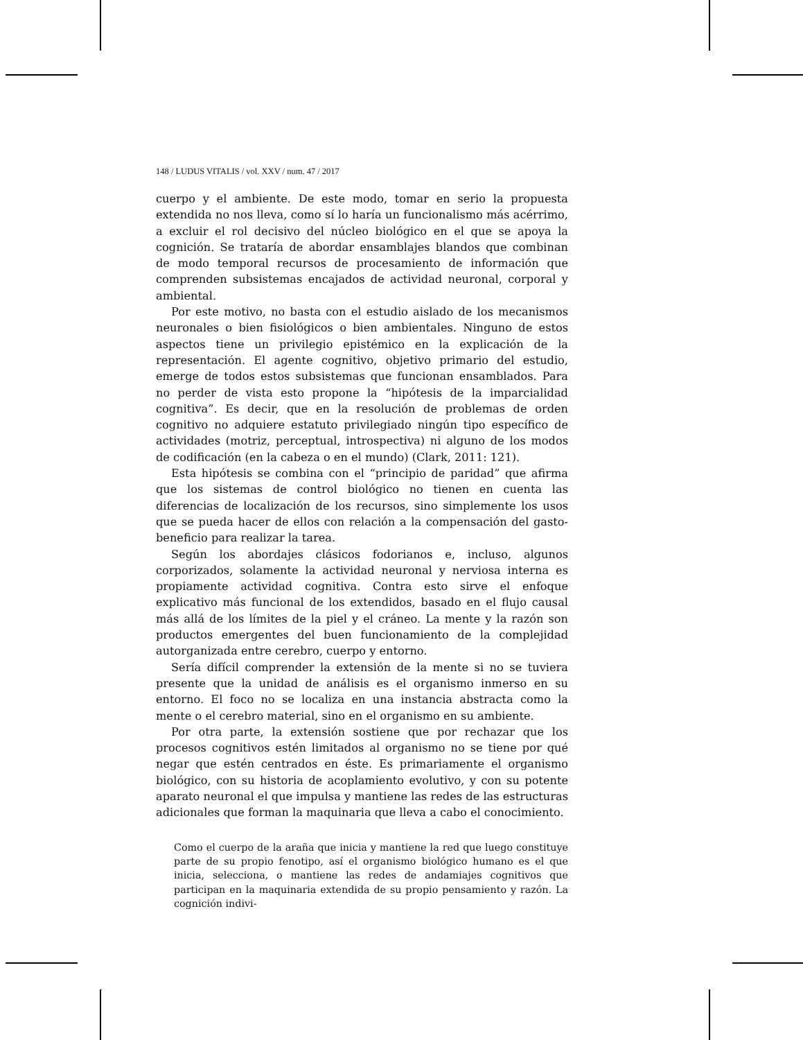148 / LUDUS VITALIS / vol. XXV / num. 47 / 2017
cuerpo y el ambiente. De este modo, tomar en serio la propuesta extendida no nos lleva, como sí lo haría un funcionalismo más acérrimo, a excluir el rol decisivo del núcleo biológico en el que se apoya la cognición. Se trataría de abordar ensamblajes blandos que combinan de modo temporal recursos de procesamiento de información que comprenden subsistemas encajados de actividad neuronal, corporal y ambiental.
Por este motivo, no basta con el estudio aislado de los mecanismos neuronales o bien fisiológicos o bien ambientales. Ninguno de estos aspectos tiene un privilegio epistémico en la explicación de la representación. El agente cognitivo, objetivo primario del estudio, emerge de todos estos subsistemas que funcionan ensamblados. Para no perder de vista esto propone la “hipótesis de la imparcialidad cognitiva”. Es decir, que en la resolución de problemas de orden cognitivo no adquiere estatuto privilegiado ningún tipo específico de actividades (motriz, perceptual, introspectiva) ni alguno de los modos de codificación (en la cabeza o en el mundo) (Clark, 2011: 121).
Esta hipótesis se combina con el “principio de paridad” que afirma que los sistemas de control biológico no tienen en cuenta las diferencias de localización de los recursos, sino simplemente los usos que se pueda hacer de ellos con relación a la compensación del gasto-beneficio para realizar la tarea.
Según los abordajes clásicos fodorianos e, incluso, algunos corporizados, solamente la actividad neuronal y nerviosa interna es propiamente actividad cognitiva. Contra esto sirve el enfoque explicativo más funcional de los extendidos, basado en el flujo causal más allá de los límites de la piel y el cráneo. La mente y la razón son productos emergentes del buen funcionamiento de la complejidad autorganizada entre cerebro, cuerpo y entorno.
Sería difícil comprender la extensión de la mente si no se tuviera presente que la unidad de análisis es el organismo inmerso en su entorno. El foco no se localiza en una instancia abstracta como la mente o el cerebro material, sino en el organismo en su ambiente.
Por otra parte, la extensión sostiene que por rechazar que los procesos cognitivos estén limitados al organismo no se tiene por qué negar que estén centrados en éste. Es primariamente el organismo biológico, con su historia de acoplamiento evolutivo, y con su potente aparato neuronal el que impulsa y mantiene las redes de las estructuras adicionales que forman la maquinaria que lleva a cabo el conocimiento.
Como el cuerpo de la araña que inicia y mantiene la red que luego constituye parte de su propio fenotipo, así el organismo biológico humano es el que inicia, selecciona, o mantiene las redes de andamiajes cognitivos que participan en la maquinaria extendida de su propio pensamiento y razón. La cognición indivi-